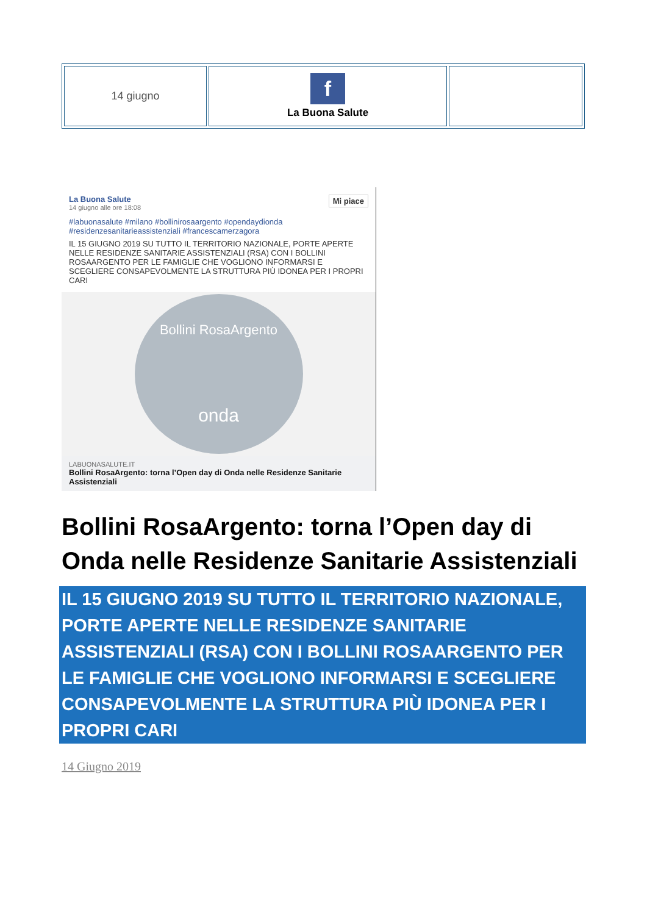| 14 giugno | f La Buona Salute | |
La Buona Salute Mi piace
14 giugno alle ore 18:08
#labuonasalute #milano #bollinirosaargento #opendaydionda #residenzesanitarieassistenziali #francescamerzagora
IL 15 GIUGNO 2019 SU TUTTO IL TERRITORIO NAZIONALE, PORTE APERTE NELLE RESIDENZE SANITARIE ASSISTENZIALI (RSA) CON I BOLLINI ROSAARGENTO PER LE FAMIGLIE CHE VOGLIONO INFORMARSI E SCEGLIERE CONSAPEVOLMENTE LA STRUTTURA PIÙ IDONEA PER I PROPRI CARI
Bollini RosaArgento
onda
LABUONASALUTE.IT
Bollini RosaArgento: torna l’Open day di Onda nelle Residenze Sanitarie Assistenziali
Bollini RosaArgento: torna l’Open day di Onda nelle Residenze Sanitarie Assistenziali
IL 15 GIUGNO 2019 SU TUTTO IL TERRITORIO NAZIONALE, PORTE APERTE NELLE RESIDENZE SANITARIE ASSISTENZIALI (RSA) CON I BOLLINI ROSAARGENTO PER LE FAMIGLIE CHE VOGLIONO INFORMARSI E SCEGLIERE CONSAPEVOLMENTE LA STRUTTURA PIÙ IDONEA PER I PROPRI CARI
14 Giugno 2019